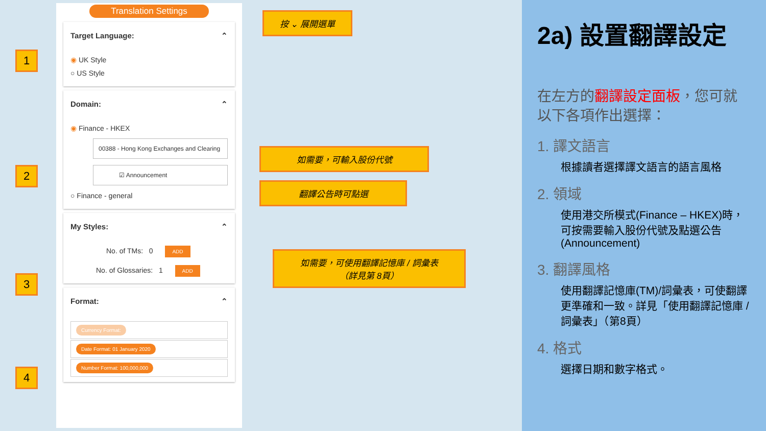Translation Settings
Target Language: ⌃
◉ UK Style
○ US Style
Domain: ⌃
◉ Finance - HKEX
00388 - Hong Kong Exchanges and Clearing
☑ Announcement
○ Finance - general
My Styles: ⌃
No. of TMs: 0 ADD
No. of Glossaries: 1 ADD
Format: ⌃
Currency Format:
Date Format: 01 January 2020
Number Format: 100,000,000
1
2
3
4
按 ⌄ 展開選單
如需要，可輸入股份代號
翻譯公告時可點選
如需要，可使用翻譯記憶庫 / 詞彙表
（詳見第 8頁）
2a) 設置翻譯設定
在左方的翻譯設定面板，您可就以下各項作出選擇：
1. 譯文語言
根據讀者選擇譯文語言的語言風格
2. 領域
使用港交所模式(Finance – HKEX)時，可按需要輸入股份代號及點選公告(Announcement)
3. 翻譯風格
使用翻譯記憶庫(TM)/詞彙表，可使翻譯更準確和一致。詳見「使用翻譯記憶庫 / 詞彙表」（第8頁）
4. 格式
選擇日期和數字格式。